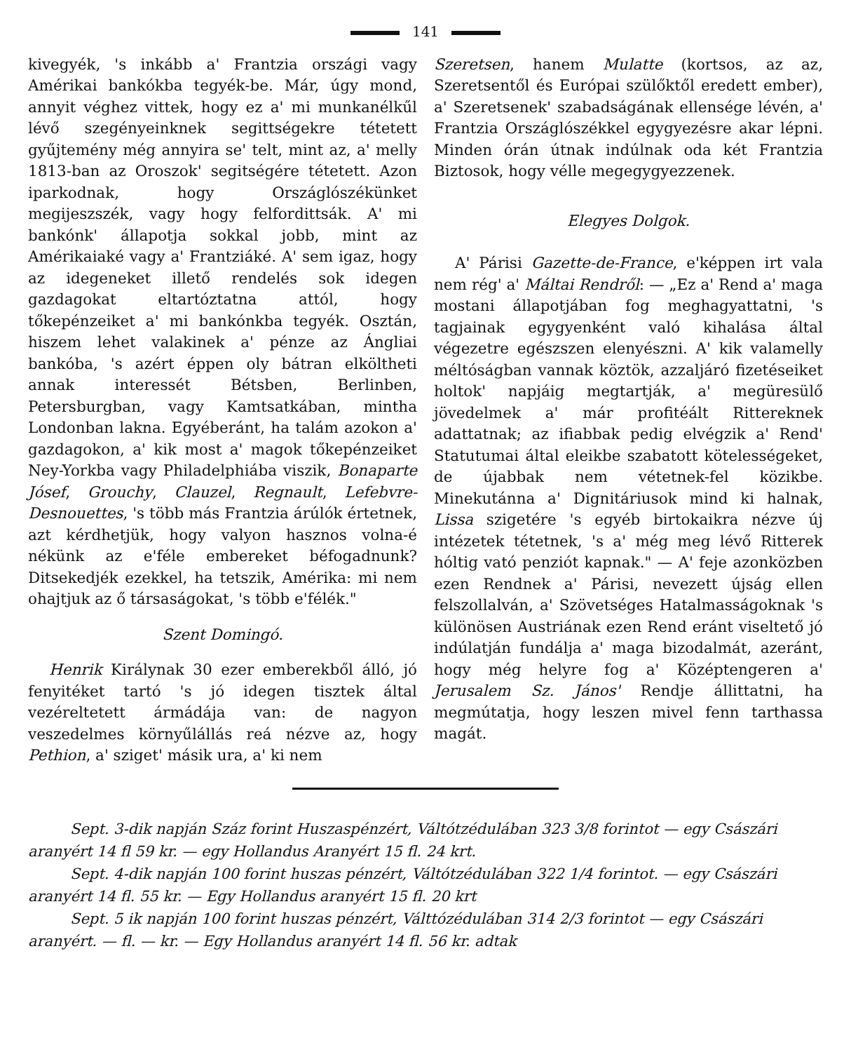141
kivegyék, 's inkább a' Frantzia országi vagy Amérikai bankókba tegyék-be. Már, úgy mond, annyit véghez vittek, hogy ez a' mi munkanélkűl lévő szegényeinknek segittségekre tétetett gyűjtemény még annyira se' telt, mint az, a' melly 1813-ban az Oroszok' segitségére tétetett. Azon iparkodnak, hogy Országlószékünket megijeszszék, vagy hogy felfordittsák. A' mi bankónk' állapotja sokkal jobb, mint az Amérikaiaké vagy a' Frantziáké. A' sem igaz, hogy az idegeneket illető rendelés sok idegen gazdagokat eltartóztatna attól, hogy tőkepénzeiket a' mi bankónkba tegyék. Osztán, hiszem lehet valakinek a' pénze az Ángliai bankóba, 's azért éppen oly bátran elköltheti annak interessét Bétsben, Berlinben, Petersburgban, vagy Kamtsatkában, mintha Londonban lakna. Egyéberánt, ha talám azokon a' gazdagokon, a' kik most a' magok tőkepénzeiket Ney-Yorkba vagy Philadelphiába viszik, Bonaparte Jósef, Grouchy, Clauzel, Regnault, Lefebvre-Desnouettes, 's több más Frantzia árúlók értetnek, azt kérdhetjük, hogy valyon hasznos volna-é nékünk az e'féle embereket béfogadnunk? Ditsekedjék ezekkel, ha tetszik, Amérika: mi nem ohajtjuk az ő társaságokat, 's több e'félék."
Szent Domingó.
Henrik Királynak 30 ezer emberekből álló, jó fenyitéket tartó 's jó idegen tisztek által vezéreltetett ármádája van: de nagyon veszedelmes környűlállás reá nézve az, hogy Pethion, a' sziget' másik ura, a' ki nem
Szeretsen, hanem Mulatte (kortsos, az az, Szeretsentől és Európai szülőktől eredett ember), a' Szeretsenek' szabadságának ellensége lévén, a' Frantzia Országlószékkel egygyezésre akar lépni. Minden órán útnak indúlnak oda két Frantzia Biztosok, hogy vélle megegygyezzenek.
Elegyes Dolgok.
A' Párisi Gazette-de-France, e'képpen irt vala nem rég' a' Máltai Rendről: — „Ez a' Rend a' maga mostani állapotjában fog meghagyattatni, 's tagjainak egygyenként való kihalása által végezetre egészszen elenyészni. A' kik valamelly méltóságban vannak köztök, azzaljáró fizetéseiket holtok' napjáig megtartják, a' megüresülő jövedelmek a' már profitéált Rittereknek adattatnak; az ifiabbak pedig elvégzik a' Rend' Statutumai által eleikbe szabatott kötelességeket, de újabbak nem vétetnek-fel közikbe. Minekutánna a' Dignitáriusok mind ki halnak, Lissa szigetére 's egyéb birtokaikra nézve új intézetek tétetnek, 's a' még meg lévő Ritterek hóltig vató penziót kapnak." — A' feje azonközben ezen Rendnek a' Párisi, nevezett újság ellen felszollalván, a' Szövetséges Hatalmasságoknak 's különösen Austriának ezen Rend eránt viseltető jó indúlatján fundálja a' maga bizodalmát, azeránt, hogy még helyre fog a' Középtengeren a' Jerusalem Sz. János' Rendje állittatni, ha megmútatja, hogy leszen mivel fenn tarthassa magát.
Sept. 3-dik napján Száz forint Huszaspénzért, Váltótzédulában 323 3/8 forintot — egy Császári aranyért 14 fl 59 kr. — egy Hollandus Aranyért 15 fl. 24 krt.
Sept. 4-dik napján 100 forint huszas pénzért, Váltótzédulában 322 1/4 forintot. — egy Császári aranyért 14 fl. 55 kr. — Egy Hollandus aranyért 15 fl. 20 krt
Sept. 5 ik napján 100 forint huszas pénzért, Válttózédulában 314 2/3 forintot — egy Császári aranyért. — fl. — kr. — Egy Hollandus aranyért 14 fl. 56 kr. adtak